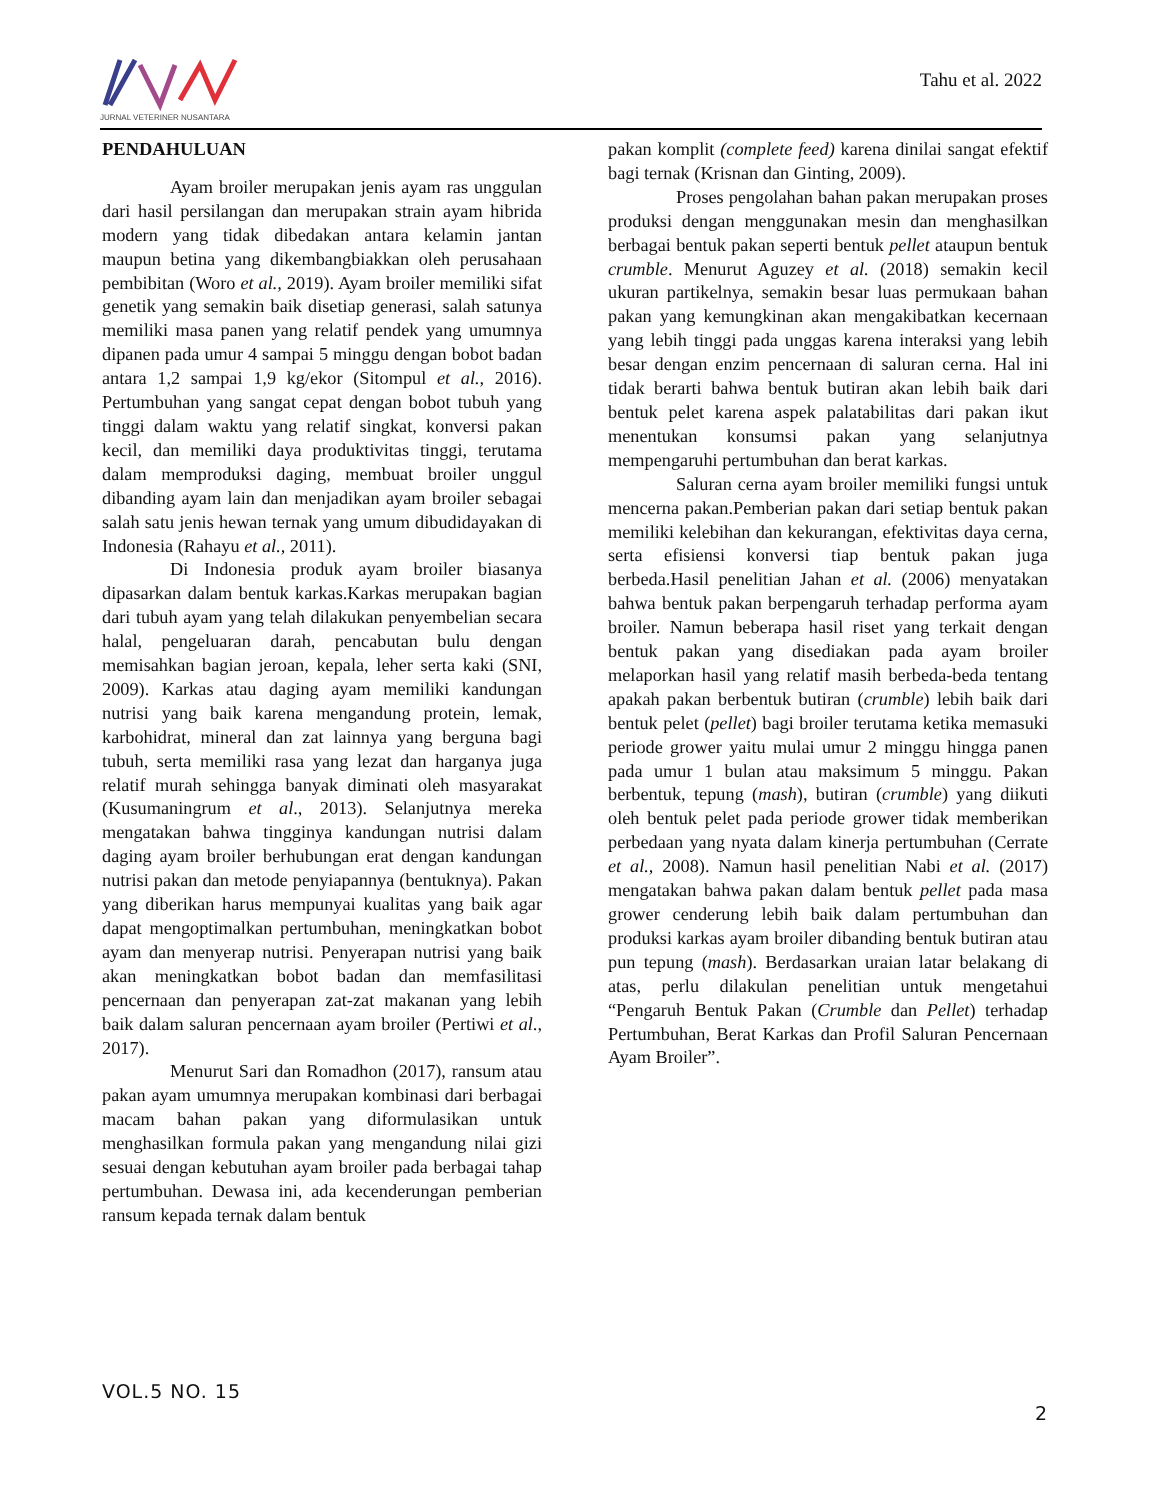JURNAL VETERINER NUSANTARA
Tahu et al. 2022
PENDAHULUAN
Ayam broiler merupakan jenis ayam ras unggulan dari hasil persilangan dan merupakan strain ayam hibrida modern yang tidak dibedakan antara kelamin jantan maupun betina yang dikembangbiakkan oleh perusahaan pembibitan (Woro et al., 2019). Ayam broiler memiliki sifat genetik yang semakin baik disetiap generasi, salah satunya memiliki masa panen yang relatif pendek yang umumnya dipanen pada umur 4 sampai 5 minggu dengan bobot badan antara 1,2 sampai 1,9 kg/ekor (Sitompul et al., 2016). Pertumbuhan yang sangat cepat dengan bobot tubuh yang tinggi dalam waktu yang relatif singkat, konversi pakan kecil, dan memiliki daya produktivitas tinggi, terutama dalam memproduksi daging, membuat broiler unggul dibanding ayam lain dan menjadikan ayam broiler sebagai salah satu jenis hewan ternak yang umum dibudidayakan di Indonesia (Rahayu et al., 2011).
Di Indonesia produk ayam broiler biasanya dipasarkan dalam bentuk karkas.Karkas merupakan bagian dari tubuh ayam yang telah dilakukan penyembelian secara halal, pengeluaran darah, pencabutan bulu dengan memisahkan bagian jeroan, kepala, leher serta kaki (SNI, 2009). Karkas atau daging ayam memiliki kandungan nutrisi yang baik karena mengandung protein, lemak, karbohidrat, mineral dan zat lainnya yang berguna bagi tubuh, serta memiliki rasa yang lezat dan harganya juga relatif murah sehingga banyak diminati oleh masyarakat (Kusumaningrum et al., 2013). Selanjutnya mereka mengatakan bahwa tingginya kandungan nutrisi dalam daging ayam broiler berhubungan erat dengan kandungan nutrisi pakan dan metode penyiapannya (bentuknya). Pakan yang diberikan harus mempunyai kualitas yang baik agar dapat mengoptimalkan pertumbuhan, meningkatkan bobot ayam dan menyerap nutrisi. Penyerapan nutrisi yang baik akan meningkatkan bobot badan dan memfasilitasi pencernaan dan penyerapan zat-zat makanan yang lebih baik dalam saluran pencernaan ayam broiler (Pertiwi et al., 2017).
Menurut Sari dan Romadhon (2017), ransum atau pakan ayam umumnya merupakan kombinasi dari berbagai macam bahan pakan yang diformulasikan untuk menghasilkan formula pakan yang mengandung nilai gizi sesuai dengan kebutuhan ayam broiler pada berbagai tahap pertumbuhan. Dewasa ini, ada kecenderungan pemberian ransum kepada ternak dalam bentuk
pakan komplit (complete feed) karena dinilai sangat efektif bagi ternak (Krisnan dan Ginting, 2009).
Proses pengolahan bahan pakan merupakan proses produksi dengan menggunakan mesin dan menghasilkan berbagai bentuk pakan seperti bentuk pellet ataupun bentuk crumble. Menurut Aguzey et al. (2018) semakin kecil ukuran partikelnya, semakin besar luas permukaan bahan pakan yang kemungkinan akan mengakibatkan kecernaan yang lebih tinggi pada unggas karena interaksi yang lebih besar dengan enzim pencernaan di saluran cerna. Hal ini tidak berarti bahwa bentuk butiran akan lebih baik dari bentuk pelet karena aspek palatabilitas dari pakan ikut menentukan konsumsi pakan yang selanjutnya mempengaruhi pertumbuhan dan berat karkas.
Saluran cerna ayam broiler memiliki fungsi untuk mencerna pakan.Pemberian pakan dari setiap bentuk pakan memiliki kelebihan dan kekurangan, efektivitas daya cerna, serta efisiensi konversi tiap bentuk pakan juga berbeda.Hasil penelitian Jahan et al. (2006) menyatakan bahwa bentuk pakan berpengaruh terhadap performa ayam broiler. Namun beberapa hasil riset yang terkait dengan bentuk pakan yang disediakan pada ayam broiler melaporkan hasil yang relatif masih berbeda-beda tentang apakah pakan berbentuk butiran (crumble) lebih baik dari bentuk pelet (pellet) bagi broiler terutama ketika memasuki periode grower yaitu mulai umur 2 minggu hingga panen pada umur 1 bulan atau maksimum 5 minggu. Pakan berbentuk, tepung (mash), butiran (crumble) yang diikuti oleh bentuk pelet pada periode grower tidak memberikan perbedaan yang nyata dalam kinerja pertumbuhan (Cerrate et al., 2008). Namun hasil penelitian Nabi et al. (2017) mengatakan bahwa pakan dalam bentuk pellet pada masa grower cenderung lebih baik dalam pertumbuhan dan produksi karkas ayam broiler dibanding bentuk butiran atau pun tepung (mash). Berdasarkan uraian latar belakang di atas, perlu dilakulan penelitian untuk mengetahui “Pengaruh Bentuk Pakan (Crumble dan Pellet) terhadap Pertumbuhan, Berat Karkas dan Profil Saluran Pencernaan Ayam Broiler”.
VOL.5 NO. 15
2